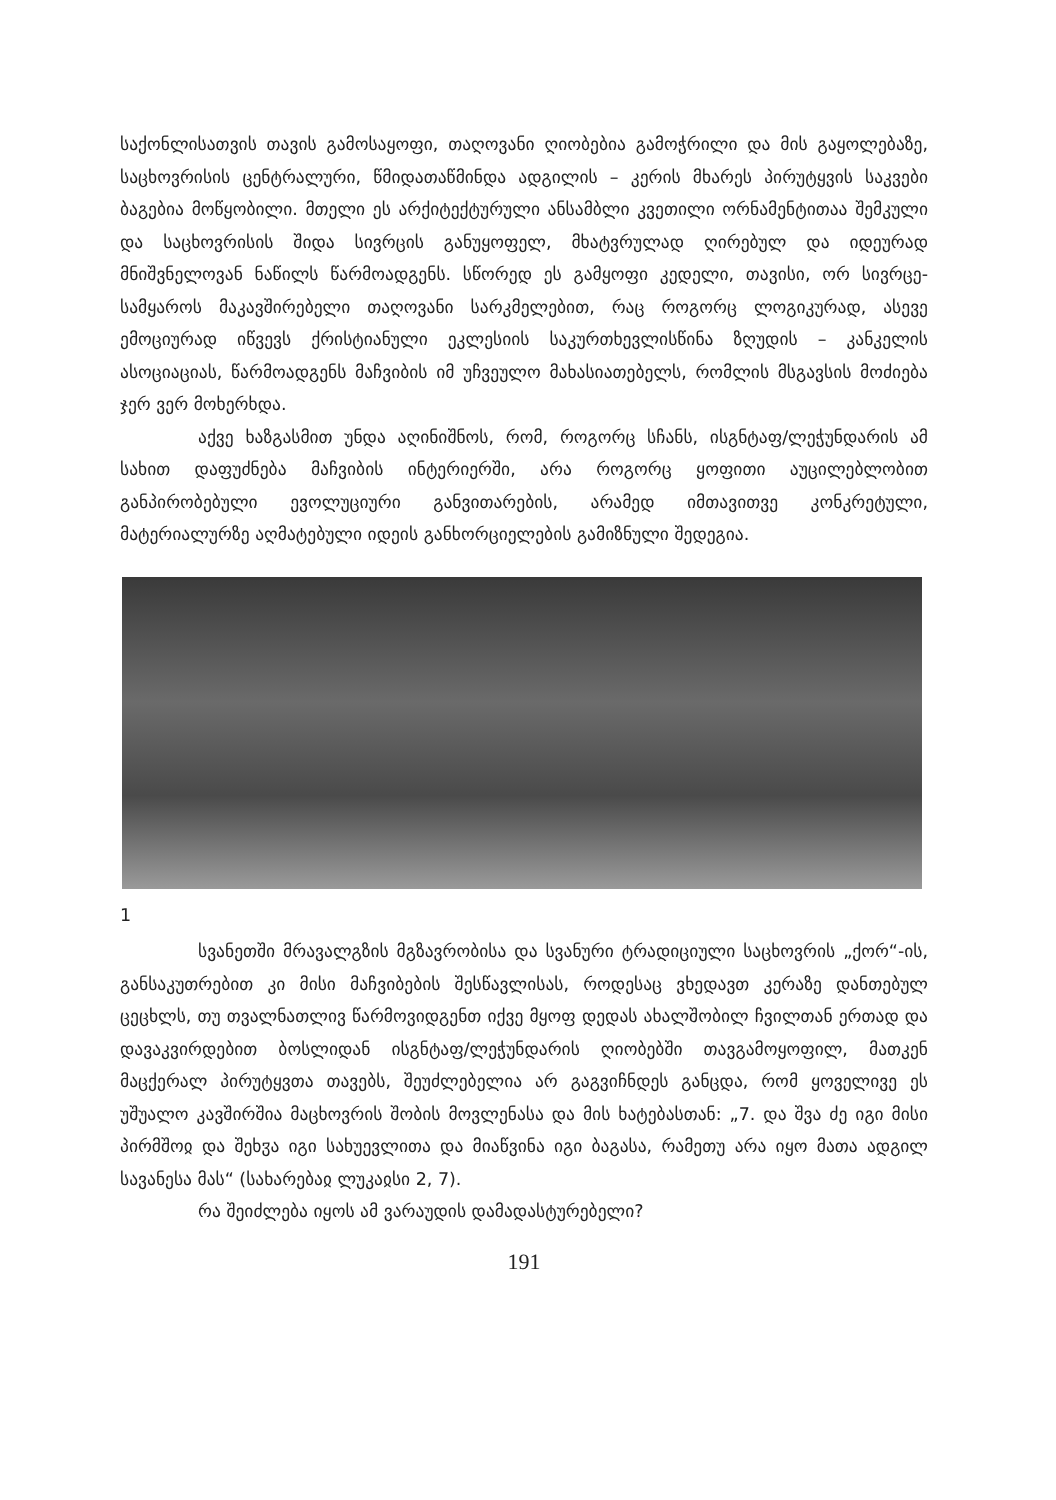საქონლისათვის თავის გამოსაყოფი, თაღოვანი ღიობებია გამოჭრილი და მის გაყოლებაზე, საცხოვრისის ცენტრალური, წმიდათაწმინდა ადგილის – კერის მხარეს პირუტყვის საკვები ბაგებია მოწყობილი. მთელი ეს არქიტექტურული ანსამბლი კვეთილი ორნამენტითაა შემკული და საცხოვრისის შიდა სივრცის განუყოფელ, მხატვრულად ღირებულ და იდეურად მნიშვნელოვან ნაწილს წარმოადგენს. სწორედ ეს გამყოფი კედელი, თავისი, ორ სივრცე-სამყაროს მაკავშირებელი თაღოვანი სარკმელებით, რაც როგორც ლოგიკურად, ასევე ემოციურად იწვევს ქრისტიანული ეკლესიის საკურთხევლისწინა ზღუდის – კანკელის ასოციაციას, წარმოადგენს მაჩვიბის იმ უჩვეულო მახასიათებელს, რომლის მსგავსის მოძიება ჯერ ვერ მოხერხდა.
აქვე ხაზგასმით უნდა აღინიშნოს, რომ, როგორც სჩანს, ისგნტაფ/ლეჭუნდარის ამ სახით დაფუძნება მაჩვიბის ინტერიერში, არა როგორც ყოფითი აუცილებლობით განპირობებული ევოლუციური განვითარების, არამედ იმთავითვე კონკრეტული, მატერიალურზე აღმატებული იდეის განხორციელების გამიზნული შედეგია.
1
სვანეთში მრავალგზის მგზავრობისა და სვანური ტრადიციული საცხოვრის „ქორ“-ის, განსაკუთრებით კი მისი მაჩვიბების შესწავლისას, როდესაც ვხედავთ კერაზე დანთებულ ცეცხლს, თუ თვალნათლივ წარმოვიდგენთ იქვე მყოფ დედას ახალშობილ ჩვილთან ერთად და დავაკვირდებით ბოსლიდან ისგნტაფ/ლეჭუნდარის ღიობებში თავგამოყოფილ, მათკენ მაცქერალ პირუტყვთა თავებს, შეუძლებელია არ გაგვიჩნდეს განცდა, რომ ყოველივე ეს უშუალო კავშირშია მაცხოვრის შობის მოვლენასა და მის ხატებასთან: „7. და შვა ძე იგი მისი პირმშოჲ და შეხჳა იგი სახუევლითა და მიაწვინა იგი ბაგასა, რამეთუ არა იყო მათა ადგილ სავანესა მას“ (სახარებაჲ ლუკაჲსი 2, 7).
რა შეიძლება იყოს ამ ვარაუდის დამადასტურებელი?
191